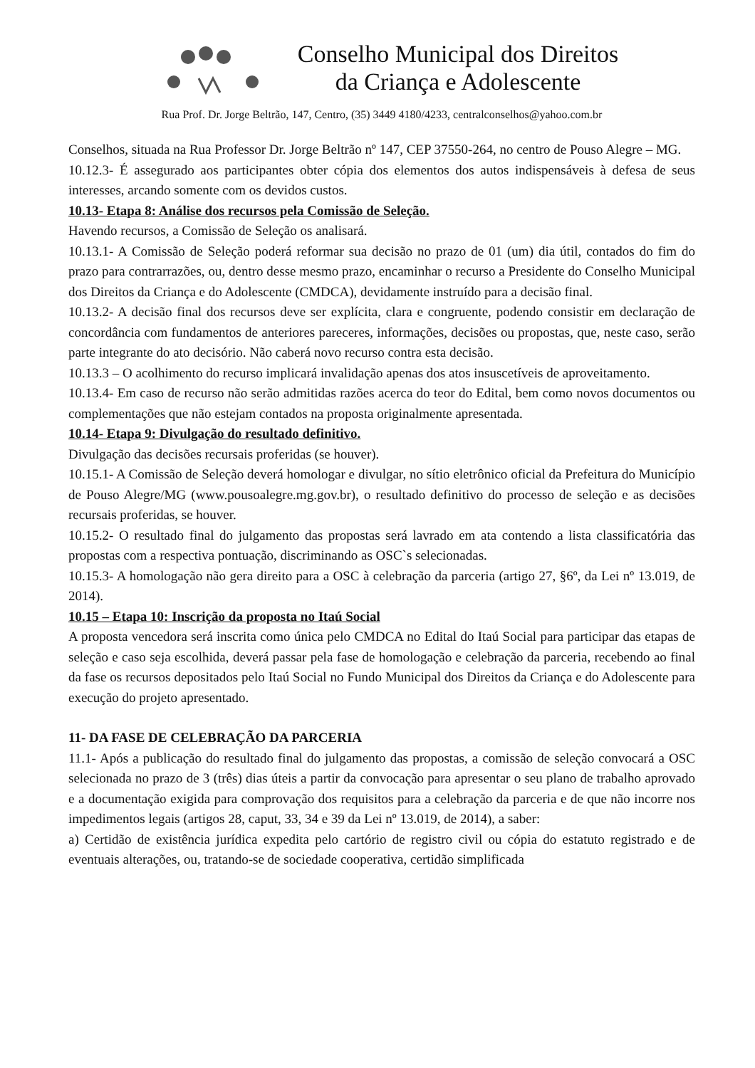Conselho Municipal dos Direitos
da Criança e Adolescente
Rua Prof. Dr. Jorge Beltrão, 147, Centro, (35) 3449 4180/4233, centralconselhos@yahoo.com.br
Conselhos, situada na Rua Professor Dr. Jorge Beltrão nº 147, CEP 37550-264, no centro de Pouso Alegre – MG.
10.12.3- É assegurado aos participantes obter cópia dos elementos dos autos indispensáveis à defesa de seus interesses, arcando somente com os devidos custos.
10.13- Etapa 8: Análise dos recursos pela Comissão de Seleção.
Havendo recursos, a Comissão de Seleção os analisará.
10.13.1- A Comissão de Seleção poderá reformar sua decisão no prazo de 01 (um) dia útil, contados do fim do prazo para contrarrazões, ou, dentro desse mesmo prazo, encaminhar o recurso a Presidente do Conselho Municipal dos Direitos da Criança e do Adolescente (CMDCA), devidamente instruído para a decisão final.
10.13.2- A decisão final dos recursos deve ser explícita, clara e congruente, podendo consistir em declaração de concordância com fundamentos de anteriores pareceres, informações, decisões ou propostas, que, neste caso, serão parte integrante do ato decisório. Não caberá novo recurso contra esta decisão.
10.13.3 – O acolhimento do recurso implicará invalidação apenas dos atos insuscetíveis de aproveitamento.
10.13.4- Em caso de recurso não serão admitidas razões acerca do teor do Edital, bem como novos documentos ou complementações que não estejam contados na proposta originalmente apresentada.
10.14- Etapa 9: Divulgação do resultado definitivo.
Divulgação das decisões recursais proferidas (se houver).
10.15.1- A Comissão de Seleção deverá homologar e divulgar, no sítio eletrônico oficial da Prefeitura do Município de Pouso Alegre/MG (www.pousoalegre.mg.gov.br), o resultado definitivo do processo de seleção e as decisões recursais proferidas, se houver.
10.15.2- O resultado final do julgamento das propostas será lavrado em ata contendo a lista classificatória das propostas com a respectiva pontuação, discriminando as OSC`s selecionadas.
10.15.3- A homologação não gera direito para a OSC à celebração da parceria (artigo 27, §6º, da Lei nº 13.019, de 2014).
10.15 – Etapa 10: Inscrição da proposta no Itaú Social
A proposta vencedora será inscrita como única pelo CMDCA no Edital do Itaú Social para participar das etapas de seleção e caso seja escolhida, deverá passar pela fase de homologação e celebração da parceria, recebendo ao final da fase os recursos depositados pelo Itaú Social no Fundo Municipal dos Direitos da Criança e do Adolescente para execução do projeto apresentado.
11- DA FASE DE CELEBRAÇÃO DA PARCERIA
11.1- Após a publicação do resultado final do julgamento das propostas, a comissão de seleção convocará a OSC selecionada no prazo de 3 (três) dias úteis a partir da convocação para apresentar o seu plano de trabalho aprovado e a documentação exigida para comprovação dos requisitos para a celebração da parceria e de que não incorre nos impedimentos legais (artigos 28, caput, 33, 34 e 39 da Lei nº 13.019, de 2014), a saber:
a) Certidão de existência jurídica expedita pelo cartório de registro civil ou cópia do estatuto registrado e de eventuais alterações, ou, tratando-se de sociedade cooperativa, certidão simplificada